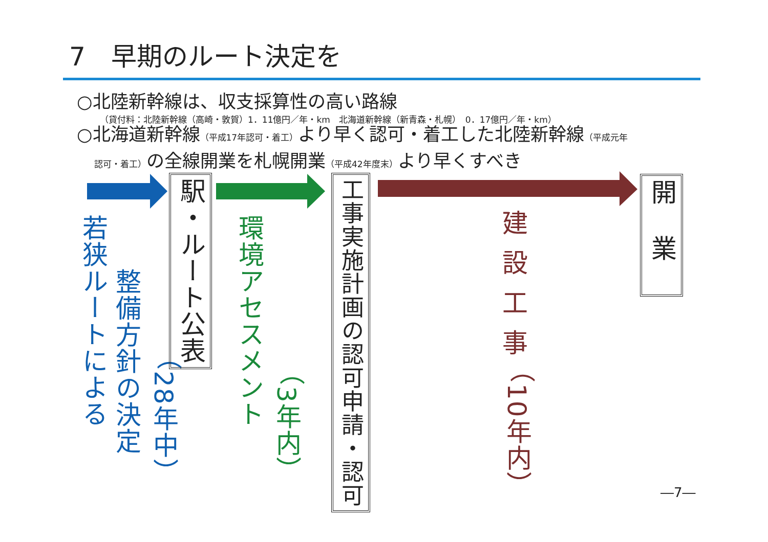7　早期のルート決定を
○北陸新幹線は、収支採算性の高い路線
（貸付料：北陸新幹線（高崎・敦賀）1．11億円／年・km　北海道新幹線（新青森・札幌）　0．17億円／年・km）
○北海道新幹線（平成17年認可・着工）より早く認可・着工した北陸新幹線（平成元年
　　認可・着工）の全線開業を札幌開業（平成42年度末）より早くすべき
若狭ルートによる
整備方針の決定
（28年中）
駅・ルート公表
環境アセスメント
（3年内）
工事実施計画の認可申請・認可
建設工事
（10年内）
開業
―7―